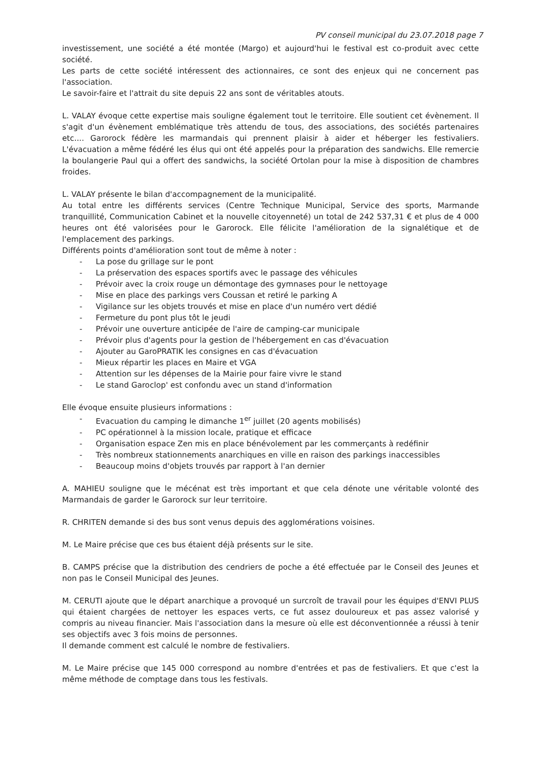PV conseil municipal du 23.07.2018 page 7
investissement, une société a été montée (Margo) et aujourd'hui le festival est co-produit avec cette société.
Les parts de cette société intéressent des actionnaires, ce sont des enjeux qui ne concernent pas l'association.
Le savoir-faire et l'attrait du site depuis 22 ans sont de véritables atouts.
L. VALAY évoque cette expertise mais souligne également tout le territoire. Elle soutient cet évènement. Il s'agit d'un évènement emblématique très attendu de tous, des associations, des sociétés partenaires etc.... Garorock fédère les marmandais qui prennent plaisir à aider et héberger les festivaliers. L'évacuation a même fédéré les élus qui ont été appelés pour la préparation des sandwichs. Elle remercie la boulangerie Paul qui a offert des sandwichs, la société Ortolan pour la mise à disposition de chambres froides.
L. VALAY présente le bilan d'accompagnement de la municipalité.
Au total entre les différents services (Centre Technique Municipal, Service des sports, Marmande tranquillité, Communication Cabinet et la nouvelle citoyenneté) un total de 242 537,31 € et plus de 4 000 heures ont été valorisées pour le Garorock. Elle félicite l'amélioration de la signalétique et de l'emplacement des parkings.
Différents points d'amélioration sont tout de même à noter :
- La pose du grillage sur le pont
- La préservation des espaces sportifs avec le passage des véhicules
- Prévoir avec la croix rouge un démontage des gymnases pour le nettoyage
- Mise en place des parkings vers Coussan et retiré le parking A
- Vigilance sur les objets trouvés et mise en place d'un numéro vert dédié
- Fermeture du pont plus tôt le jeudi
- Prévoir une ouverture anticipée de l'aire de camping-car municipale
- Prévoir plus d'agents pour la gestion de l'hébergement en cas d'évacuation
- Ajouter au GaroPRATIK les consignes en cas d'évacuation
- Mieux répartir les places en Maire et VGA
- Attention sur les dépenses de la Mairie pour faire vivre le stand
- Le stand Garoclop' est confondu avec un stand d'information
Elle évoque ensuite plusieurs informations :
- Evacuation du camping le dimanche 1<sup>er</sup> juillet (20 agents mobilisés)
- PC opérationnel à la mission locale, pratique et efficace
- Organisation espace Zen mis en place bénévolement par les commerçants à redéfinir
- Très nombreux stationnements anarchiques en ville en raison des parkings inaccessibles
- Beaucoup moins d'objets trouvés par rapport à l'an dernier
A. MAHIEU souligne que le mécénat est très important et que cela dénote une véritable volonté des Marmandais de garder le Garorock sur leur territoire.
R. CHRITEN demande si des bus sont venus depuis des agglomérations voisines.
M. Le Maire précise que ces bus étaient déjà présents sur le site.
B. CAMPS précise que la distribution des cendriers de poche a été effectuée par le Conseil des Jeunes et non pas le Conseil Municipal des Jeunes.
M. CERUTI ajoute que le départ anarchique a provoqué un surcroît de travail pour les équipes d'ENVI PLUS qui étaient chargées de nettoyer les espaces verts, ce fut assez douloureux et pas assez valorisé y compris au niveau financier. Mais l'association dans la mesure où elle est déconventionnée a réussi à tenir ses objectifs avec 3 fois moins de personnes.
Il demande comment est calculé le nombre de festivaliers.
M. Le Maire précise que 145 000 correspond au nombre d'entrées et pas de festivaliers. Et que c'est la même méthode de comptage dans tous les festivals.